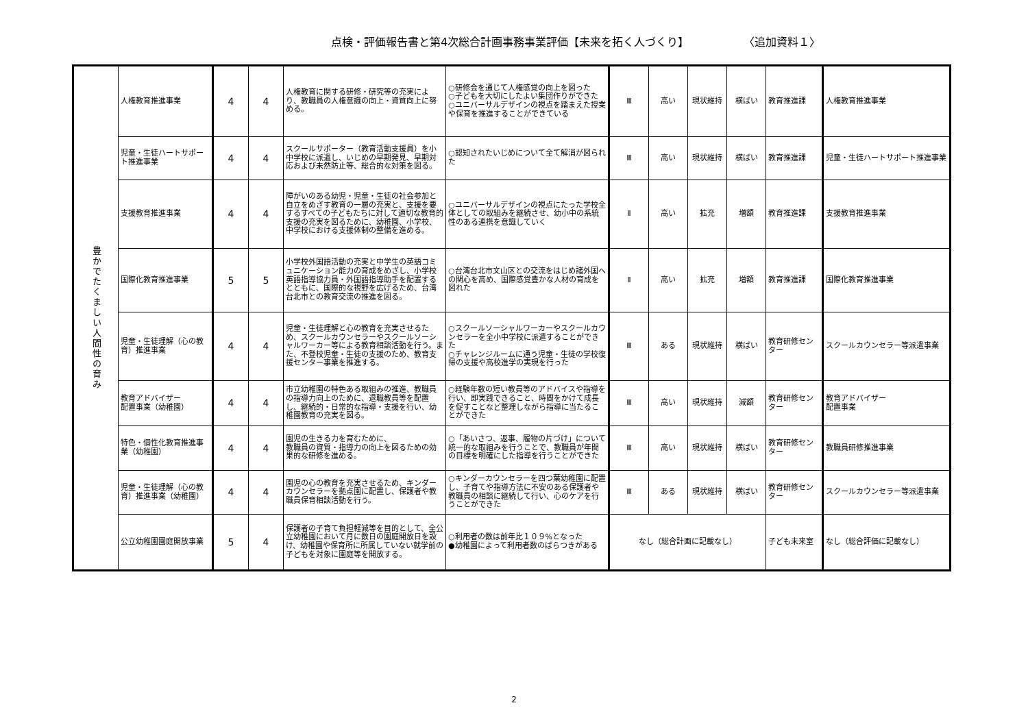点検・評価報告書と第4次総合計画事務事業評価【未来を拓く人づくり】 〈追加資料１〉
| 豊かでたくましい人間性の育み | 人権教育推進事業 | 4 | 4 | 人権教育に関する研修・研究等の充実により、教職員の人権意識の向上・資質向上に努める。 | ○研修会を通じて人権感覚の向上を図った ○子どもを大切にしたよい集団作りができた ○ユニバーサルデザインの視点を踏まえた授業や保育を推進することができている | Ⅲ | 高い | 現状維持 | 横ばい | 教育推進課 | 人権教育推進事業 |
| | 児童・生徒ハートサポート推進事業 | 4 | 4 | スクールサポーター（教育活動支援員）を小中学校に派遣し、いじめの早期発見、早期対応および未然防止等、総合的な対策を図る。 | ○認知されたいじめについて全て解消が図られた | Ⅲ | 高い | 現状維持 | 横ばい | 教育推進課 | 児童・生徒ハートサポート推進事業 |
| | 支援教育推進事業 | 4 | 4 | 障がいのある幼児・児童・生徒の社会参加と自立をめざす教育の一層の充実と、支援を要するすべての子どもたちに対して適切な教育的支援の充実を図るために、幼稚園、小学校、中学校における支援体制の整備を進める。 | ○ユニバーサルデザインの視点にたった学校全体としての取組みを継続させ、幼小中の系統性のある連携を意識していく | Ⅱ | 高い | 拡充 | 増額 | 教育推進課 | 支援教育推進事業 |
| | 国際化教育推進事業 | 5 | 5 | 小学校外国語活動の充実と中学生の英語コミュニケーション能力の育成をめざし、小学校英語指導協力員・外国語指導助手を配置するとともに、国際的な視野を広げるため、台湾台北市との教育交流の推進を図る。 | ○台湾台北市文山区との交流をはじめ諸外国への関心を高め、国際感覚豊かな人材の育成を図れた | Ⅱ | 高い | 拡充 | 増額 | 教育推進課 | 国際化教育推進事業 |
| | 児童・生徒理解（心の教育）推進事業 | 4 | 4 | 児童・生徒理解と心の教育を充実させるため、スクールカウンセラーやスクールソーシャルワーカー等による教育相談活動を行う。また、不登校児童・生徒の支援のため、教育支援センター事業を推進する。 | ○スクールソーシャルワーカーやスクールカウンセラーを全小中学校に派遣することができた ○チャレンジルームに通う児童・生徒の学校復帰の支援や高校進学の実現を行った | Ⅲ | ある | 現状維持 | 横ばい | 教育研修センター | スクールカウンセラー等派遣事業 |
| | 教育アドバイザー 配置事業（幼稚園） | 4 | 4 | 市立幼稚園の特色ある取組みの推進、教職員の指導力向上のために、退職教員等を配置し、継続的・日常的な指導・支援を行い、幼稚園教育の充実を図る。 | ○経験年数の短い教員等のアドバイスや指導を行い、即実践できること、時間をかけて成長を促すことなど整理しながら指導に当たることができた | Ⅲ | 高い | 現状維持 | 減額 | 教育研修センター | 教育アドバイザー 配置事業 |
| | 特色・個性化教育推進事業（幼稚園） | 4 | 4 | 園児の生きる力を育むために、 教職員の資質・指導力の向上を図るための効果的な研修を進める。 | ○「あいさつ、返事、履物の片づけ」について統一的な取組みを行うことで、教職員が年間の目標を明確にした指導を行うことができた | Ⅲ | 高い | 現状維持 | 横ばい | 教育研修センター | 教職員研修推進事業 |
| | 児童・生徒理解（心の教育）推進事業（幼稚園） | 4 | 4 | 園児の心の教育を充実させるため、キンダーカウンセラーを拠点園に配置し、保護者や教職員保育相談活動を行う。 | ○キンダーカウンセラーを四つ葉幼稚園に配置し、子育てや指導方法に不安のある保護者や教職員の相談に継続して行い、心のケアを行うことができた | Ⅲ | ある | 現状維持 | 横ばい | 教育研修センター | スクールカウンセラー等派遣事業 |
| | 公立幼稚園園庭開放事業 | 5 | 4 | 保護者の子育て負担軽減等を目的として、全公立幼稚園において月に数日の園庭開放日を設け、幼稚園や保育所に所属していない就学前の子どもを対象に園庭等を開放する。 | ○利用者の数は前年比１０９%となった ●幼稚園によって利用者数のばらつきがある | なし（総合計画に記載なし） | | | | 子ども未来室 | なし（総合評価に記載なし） |
2